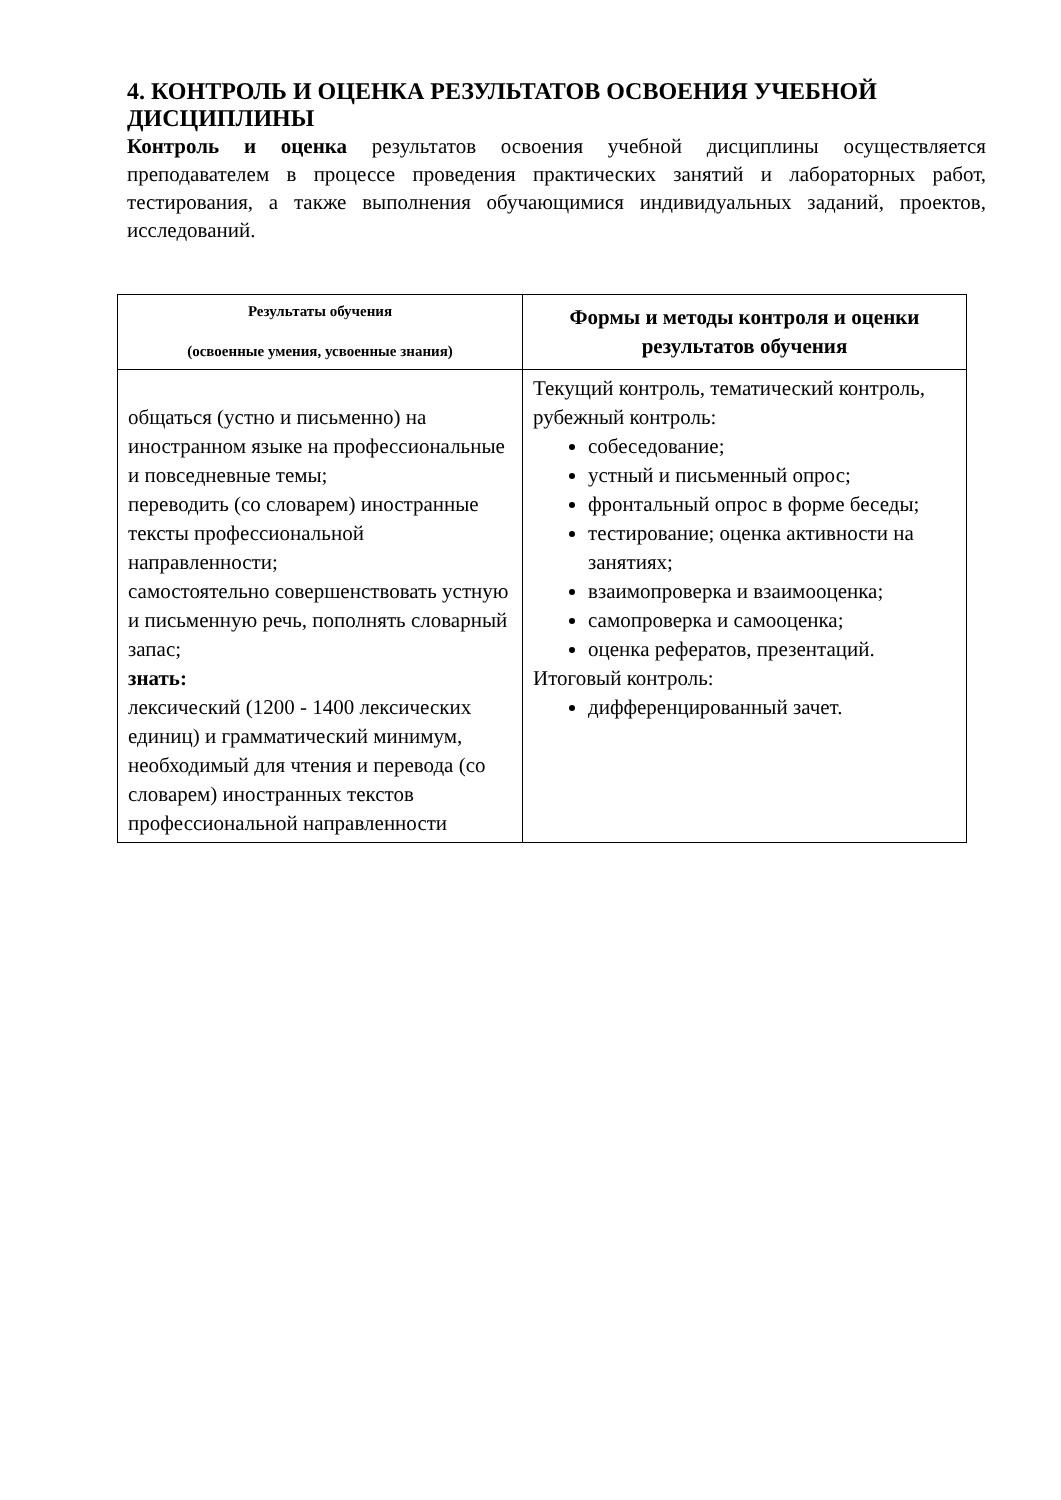4. КОНТРОЛЬ И ОЦЕНКА РЕЗУЛЬТАТОВ ОСВОЕНИЯ УЧЕБНОЙ ДИСЦИПЛИНЫ
Контроль и оценка результатов освоения учебной дисциплины осуществляется преподавателем в процессе проведения практических занятий и лабораторных работ, тестирования, а также выполнения обучающимися индивидуальных заданий, проектов, исследований.
| Результаты обучения (освоенные умения, усвоенные знания) | Формы и методы контроля и оценки результатов обучения |
| --- | --- |
| общаться (устно и письменно) на иностранном языке на профессиональные и повседневные темы; переводить (со словарем) иностранные тексты профессиональной направленности; самостоятельно совершенствовать устную и письменную речь, пополнять словарный запас; знать: лексический (1200 - 1400 лексических единиц) и грамматический минимум, необходимый для чтения и перевода (со словарем) иностранных текстов профессиональной направленности | Текущий контроль, тематический контроль, рубежный контроль: собеседование; устный и письменный опрос; фронтальный опрос в форме беседы; тестирование; оценка активности на занятиях; взаимопроверка и взаимооценка; самопроверка и самооценка; оценка рефератов, презентаций. Итоговый контроль: дифференцированный зачет. |